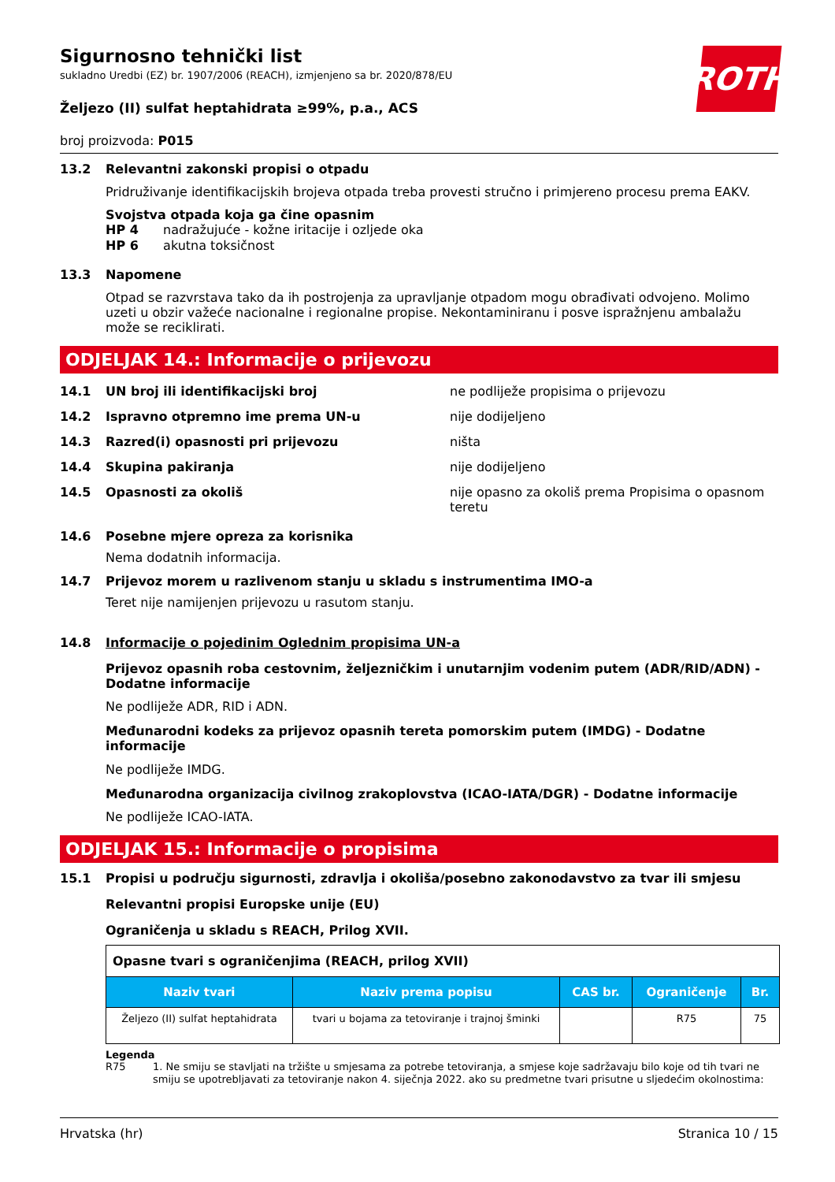ROTH
Sigurnosno tehnički list
sukladno Uredbi (EZ) br. 1907/2006 (REACH), izmjenjeno sa br. 2020/878/EU
Željezo (II) sulfat heptahidrata ≥99%, p.a., ACS
broj proizvoda: P015
13.2 Relevantni zakonski propisi o otpadu
Pridruživanje identifikacijskih brojeva otpada treba provesti stručno i primjereno procesu prema EAKV.
Svojstva otpada koja ga čine opasnim
HP 4 nadražujuće - kožne iritacije i ozljede oka
HP 6 akutna toksičnost
13.3 Napomene
Otpad se razvrstava tako da ih postrojenja za upravljanje otpadom mogu obrađivati odvojeno. Molimo uzeti u obzir važeće nacionalne i regionalne propise. Nekontaminiranu i posve ispražnjenu ambalažu može se reciklirati.
ODJELJAK 14.: Informacije o prijevozu
14.1 UN broj ili identifikacijski broj ne podliježe propisima o prijevozu
14.2 Ispravno otpremno ime prema UN-u nije dodijeljeno
14.3 Razred(i) opasnosti pri prijevozu ništa
14.4 Skupina pakiranja nije dodijeljeno
14.5 Opasnosti za okoliš nije opasno za okoliš prema Propisima o opasnom teretu
14.6 Posebne mjere opreza za korisnika
Nema dodatnih informacija.
14.7 Prijevoz morem u razlivenom stanju u skladu s instrumentima IMO-a
Teret nije namijenjen prijevozu u rasutom stanju.
14.8 Informacije o pojedinim Oglednim propisima UN-a
Prijevoz opasnih roba cestovnim, željezničkim i unutarnjim vodenim putem (ADR/RID/ADN) - Dodatne informacije
Ne podliježe ADR, RID i ADN.
Međunarodni kodeks za prijevoz opasnih tereta pomorskim putem (IMDG) - Dodatne informacije
Ne podliježe IMDG.
Međunarodna organizacija civilnog zrakoplovstva (ICAO-IATA/DGR) - Dodatne informacije
Ne podliježe ICAO-IATA.
ODJELJAK 15.: Informacije o propisima
15.1 Propisi u području sigurnosti, zdravlja i okoliša/posebno zakonodavstvo za tvar ili smjesu
Relevantni propisi Europske unije (EU)
Ograničenja u skladu s REACH, Prilog XVII.
| Opasne tvari s ograničenjima (REACH, prilog XVII) | | | | |
| Naziv tvari | Naziv prema popisu | CAS br. | Ograničenje | Br. |
| Željezo (II) sulfat heptahidrata | tvari u bojama za tetoviranje i trajnoj šminki | | R75 | 75 |
Legenda
R75 1. Ne smiju se stavljati na tržište u smjesama za potrebe tetoviranja, a smjese koje sadržavaju bilo koje od tih tvari ne smiju se upotrebljavati za tetoviranje nakon 4. siječnja 2022. ako su predmetne tvari prisutne u sljedećim okolnostima:
Hrvatska (hr) Stranica 10 / 15